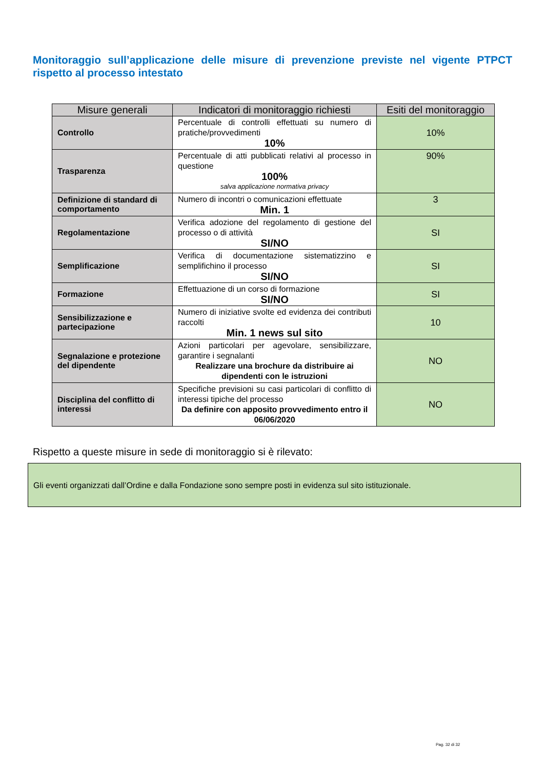Monitoraggio sull’applicazione delle misure di prevenzione previste nel vigente PTPCT rispetto al processo intestato
| Misure generali | Indicatori di monitoraggio richiesti | Esiti del monitoraggio |
| --- | --- | --- |
| Controllo | Percentuale di controlli effettuati su numero di pratiche/provvedimenti 10% | 10% |
| Trasparenza | Percentuale di atti pubblicati relativi al processo in questione 100% salva applicazione normativa privacy | 90% |
| Definizione di standard di comportamento | Numero di incontri o comunicazioni effettuate Min. 1 | 3 |
| Regolamentazione | Verifica adozione del regolamento di gestione del processo o di attività SI/NO | SI |
| Semplificazione | Verifica di documentazione sistematizzino e semplifichino il processo SI/NO | SI |
| Formazione | Effettuazione di un corso di formazione SI/NO | SI |
| Sensibilizzazione e partecipazione | Numero di iniziative svolte ed evidenza dei contributi raccolti Min. 1 news sul sito | 10 |
| Segnalazione e protezione del dipendente | Azioni particolari per agevolare, sensibilizzare, garantire i segnalanti Realizzare una brochure da distribuire ai dipendenti con le istruzioni | NO |
| Disciplina del conflitto di interessi | Specifiche previsioni su casi particolari di conflitto di interessi tipiche del processo Da definire con apposito provvedimento entro il 06/06/2020 | NO |
Rispetto a queste misure in sede di monitoraggio si è rilevato:
Gli eventi organizzati dall’Ordine e dalla Fondazione sono sempre posti in evidenza sul sito istituzionale.
Pag. 32 di 32